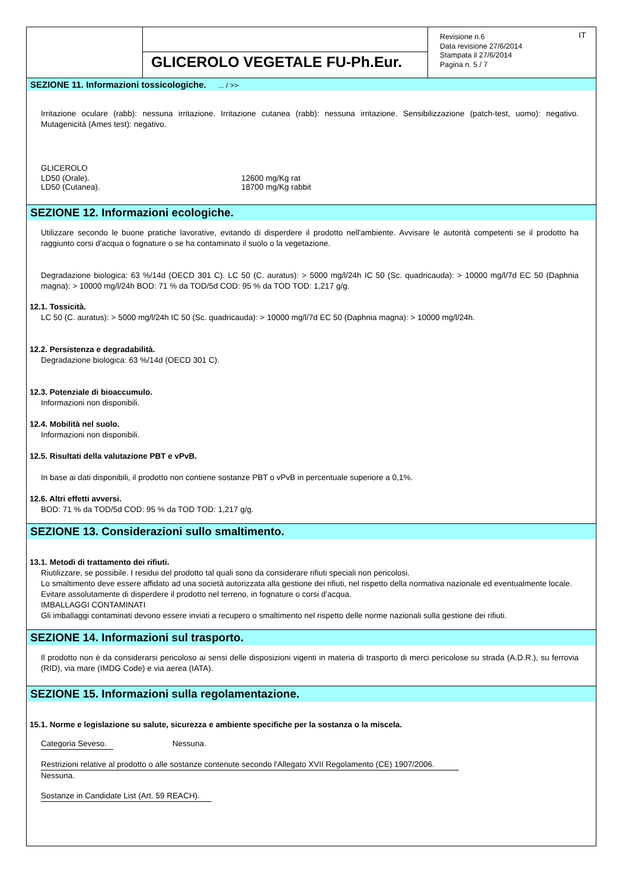GLICEROLO VEGETALE FU-Ph.Eur.
Revisione n.6
Data revisione 27/6/2014
Stampata il 27/6/2014
Pagina n. 5 / 7
IT
SEZIONE 11. Informazioni tossicologiche. ... / >>
Irritazione oculare (rabb): nessuna irritazione. Irritazione cutanea (rabb): nessuna irritazione. Sensibilizzazione (patch-test, uomo): negativo. Mutagenicità (Ames test): negativo.
GLICEROLO
| LD50 (Orale). | 12600 mg/Kg rat |
| LD50 (Cutanea). | 18700 mg/Kg rabbit |
SEZIONE 12. Informazioni ecologiche.
Utilizzare secondo le buone pratiche lavorative, evitando di disperdere il prodotto nell'ambiente. Avvisare le autorità competenti se il prodotto ha raggiunto corsi d'acqua o fognature o se ha contaminato il suolo o la vegetazione.
Degradazione biologica: 63 %/14d (OECD 301 C). LC 50 (C. auratus): > 5000 mg/l/24h IC 50 (Sc. quadricauda): > 10000 mg/l/7d EC 50 (Daphnia magna): > 10000 mg/l/24h BOD: 71 % da TOD/5d COD: 95 % da TOD TOD: 1,217 g/g.
12.1. Tossicità.
LC 50 (C. auratus): > 5000 mg/l/24h IC 50 (Sc. quadricauda): > 10000 mg/l/7d EC 50 (Daphnia magna): > 10000 mg/l/24h.
12.2. Persistenza e degradabilità.
Degradazione biologica: 63 %/14d (OECD 301 C).
12.3. Potenziale di bioaccumulo.
Informazioni non disponibili.
12.4. Mobilità nel suolo.
Informazioni non disponibili.
12.5. Risultati della valutazione PBT e vPvB.
In base ai dati disponibili, il prodotto non contiene sostanze PBT o vPvB in percentuale superiore a 0,1%.
12.6. Altri effetti avversi.
BOD: 71 % da TOD/5d COD: 95 % da TOD TOD: 1,217 g/g.
SEZIONE 13. Considerazioni sullo smaltimento.
13.1. Metodi di trattamento dei rifiuti.
Riutilizzare, se possibile. I residui del prodotto tal quali sono da considerare rifiuti speciali non pericolosi.
Lo smaltimento deve essere affidato ad una società autorizzata alla gestione dei rifiuti, nel rispetto della normativa nazionale ed eventualmente locale.
Evitare assolutamente di disperdere il prodotto nel terreno, in fognature o corsi d’acqua.
IMBALLAGGI CONTAMINATI
Gli imballaggi contaminati devono essere inviati a recupero o smaltimento nel rispetto delle norme nazionali sulla gestione dei rifiuti.
SEZIONE 14. Informazioni sul trasporto.
Il prodotto non è da considerarsi pericoloso ai sensi delle disposizioni vigenti in materia di trasporto di merci pericolose su strada (A.D.R.), su ferrovia (RID), via mare (IMDG Code) e via aerea (IATA).
SEZIONE 15. Informazioni sulla regolamentazione.
15.1. Norme e legislazione su salute, sicurezza e ambiente specifiche per la sostanza o la miscela.
Categoria Seveso. Nessuna.
Restrizioni relative al prodotto o alle sostanze contenute secondo l'Allegato XVII Regolamento (CE) 1907/2006.
Nessuna.
Sostanze in Candidate List (Art. 59 REACH).